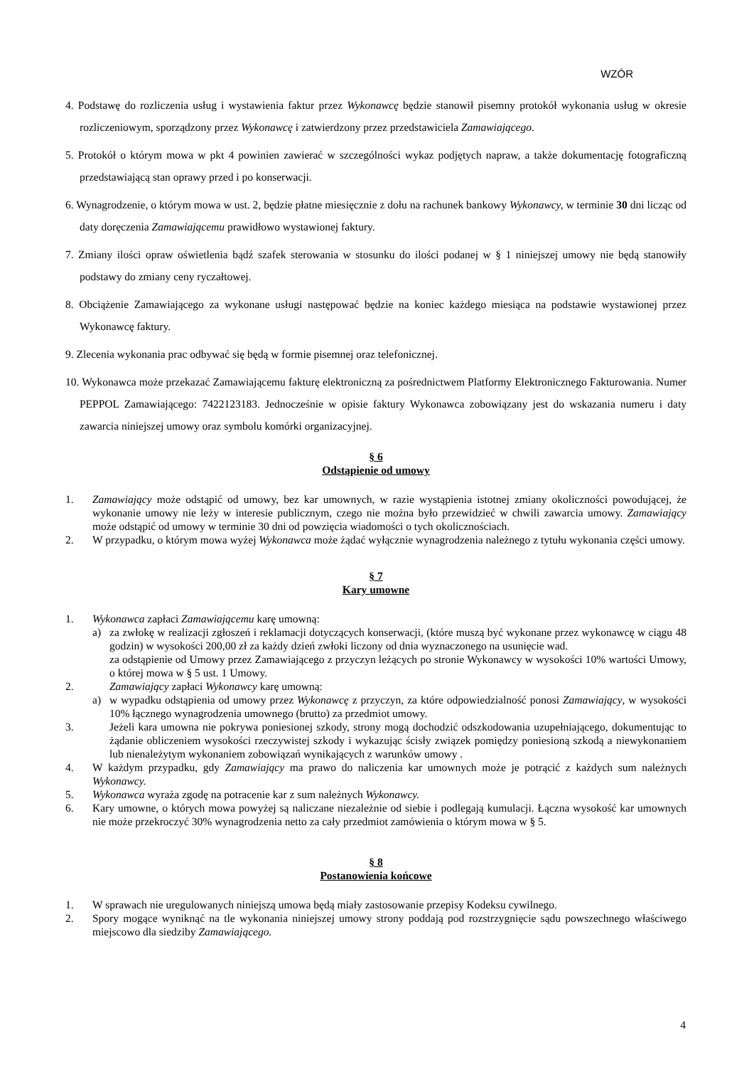WZÓR
4. Podstawę do rozliczenia usług i wystawienia faktur przez Wykonawcę będzie stanowił pisemny protokół wykonania usług w okresie rozliczeniowym, sporządzony przez Wykonawcę i zatwierdzony przez przedstawiciela Zamawiającego.
5. Protokół o którym mowa w pkt 4 powinien zawierać w szczególności wykaz podjętych napraw, a także dokumentację fotograficzną przedstawiającą stan oprawy przed i po konserwacji.
6. Wynagrodzenie, o którym mowa w ust. 2, będzie płatne miesięcznie z dołu na rachunek bankowy Wykonawcy, w terminie 30 dni licząc od daty doręczenia Zamawiającemu prawidłowo wystawionej faktury.
7. Zmiany ilości opraw oświetlenia bądź szafek sterowania w stosunku do ilości podanej w § 1 niniejszej umowy nie będą stanowiły podstawy do zmiany ceny ryczałtowej.
8. Obciążenie Zamawiającego za wykonane usługi następować będzie na koniec każdego miesiąca na podstawie wystawionej przez Wykonawcę faktury.
9. Zlecenia wykonania prac odbywać się będą w formie pisemnej oraz telefonicznej.
10. Wykonawca może przekazać Zamawiającemu fakturę elektroniczną za pośrednictwem Platformy Elektronicznego Fakturowania. Numer PEPPOL Zamawiającego: 7422123183. Jednocześnie w opisie faktury Wykonawca zobowiązany jest do wskazania numeru i daty zawarcia niniejszej umowy oraz symbolu komórki organizacyjnej.
§ 6
Odstąpienie od umowy
1. Zamawiający może odstąpić od umowy, bez kar umownych, w razie wystąpienia istotnej zmiany okoliczności powodującej, że wykonanie umowy nie leży w interesie publicznym, czego nie można było przewidzieć w chwili zawarcia umowy. Zamawiający może odstąpić od umowy w terminie 30 dni od powzięcia wiadomości o tych okolicznościach.
2. W przypadku, o którym mowa wyżej Wykonawca może żądać wyłącznie wynagrodzenia należnego z tytułu wykonania części umowy.
§ 7
Kary umowne
1. Wykonawca zapłaci Zamawiającemu karę umowną:
a) za zwłokę w realizacji zgłoszeń i reklamacji dotyczących konserwacji, (które muszą być wykonane przez wykonawcę w ciągu 48 godzin) w wysokości 200,00 zł za każdy dzień zwłoki liczony od dnia wyznaczonego na usunięcie wad.
za odstąpienie od Umowy przez Zamawiającego z przyczyn leżących po stronie Wykonawcy w wysokości 10% wartości Umowy, o której mowa w § 5 ust. 1 Umowy.
2. Zamawiający zapłaci Wykonawcy karę umowną:
a) w wypadku odstąpienia od umowy przez Wykonawcę z przyczyn, za które odpowiedzialność ponosi Zamawiający, w wysokości 10% łącznego wynagrodzenia umownego (brutto) za przedmiot umowy.
3. Jeżeli kara umowna nie pokrywa poniesionej szkody, strony mogą dochodzić odszkodowania uzupełniającego, dokumentując to żądanie obliczeniem wysokości rzeczywistej szkody i wykazując ścisły związek pomiędzy poniesioną szkodą a niewykonaniem lub nienależytym wykonaniem zobowiązań wynikających z warunków umowy .
4. W każdym przypadku, gdy Zamawiający ma prawo do naliczenia kar umownych może je potrącić z każdych sum należnych Wykonawcy.
5. Wykonawca wyraża zgodę na potracenie kar z sum należnych Wykonawcy.
6. Kary umowne, o których mowa powyżej są naliczane niezależnie od siebie i podlegają kumulacji. Łączna wysokość kar umownych nie może przekroczyć 30% wynagrodzenia netto za cały przedmiot zamówienia o którym mowa w § 5.
§ 8
Postanowienia końcowe
1. W sprawach nie uregulowanych niniejszą umowa będą miały zastosowanie przepisy Kodeksu cywilnego.
2. Spory mogące wyniknąć na tle wykonania niniejszej umowy strony poddają pod rozstrzygnięcie sądu powszechnego właściwego miejscowo dla siedziby Zamawiającego.
4